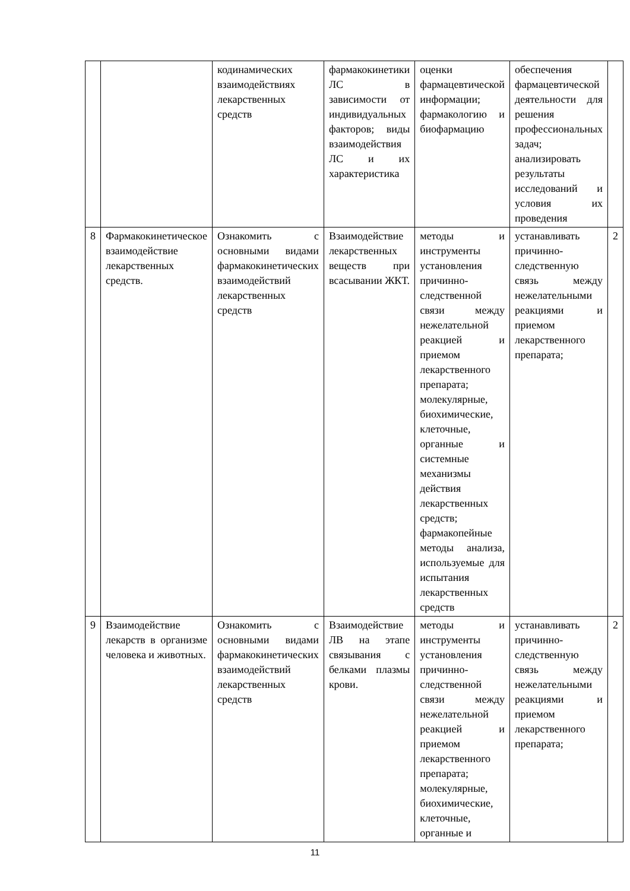| | | кодинамических взаимодействиях лекарственных средств | фармакокинетики ЛС в зависимости от индивидуальных факторов; виды взаимодействия ЛС и их характеристика | оценки фармацевтической информации; фармакологию и биофармацию | обеспечения фармацевтической деятельности для решения профессиональных задач; анализировать результаты исследований и условия их проведения | |
| 8 | Фармакокинетическое взаимодействие лекарственных средств. | Ознакомить с основными видами фармакокинетических взаимодействий лекарственных средств | Взаимодействие лекарственных веществ при всасывании ЖКТ. | методы и инструменты установления причинно-следственной связи между нежелательной реакцией и приемом лекарственного препарата; молекулярные, биохимические, клеточные, органные и системные механизмы действия лекарственных средств; фармакопейные методы анализа, используемые для испытания лекарственных средств | устанавливать причинно-следственную связь между нежелательными реакциями и приемом лекарственного препарата; | 2 |
| 9 | Взаимодействие лекарств в организме человека и животных. | Ознакомить с основными видами фармакокинетических взаимодействий лекарственных средств | Взаимодействие ЛВ на этапе связывания с белками плазмы крови. | методы и инструменты установления причинно-следственной связи между нежелательной реакцией и приемом лекарственного препарата; молекулярные, биохимические, клеточные, органные и | устанавливать причинно-следственную связь между нежелательными реакциями и приемом лекарственного препарата; | 2 |
11